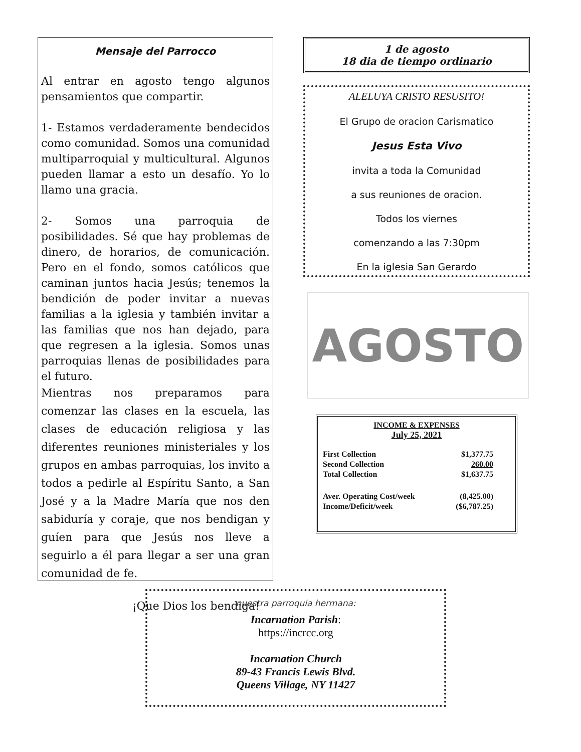Mensaje del Parrocco
Al entrar en agosto tengo algunos pensamientos que compartir.
1- Estamos verdaderamente bendecidos como comunidad. Somos una comunidad multiparroquial y multicultural. Algunos pueden llamar a esto un desafío. Yo lo llamo una gracia.
2- Somos una parroquia de posibilidades. Sé que hay problemas de dinero, de horarios, de comunicación. Pero en el fondo, somos católicos que caminan juntos hacia Jesús; tenemos la bendición de poder invitar a nuevas familias a la iglesia y también invitar a las familias que nos han dejado, para que regresen a la iglesia. Somos unas parroquias llenas de posibilidades para el futuro.
Mientras nos preparamos para comenzar las clases en la escuela, las clases de educación religiosa y las diferentes reuniones ministeriales y los grupos en ambas parroquias, los invito a todos a pedirle al Espíritu Santo, a San José y a la Madre María que nos den sabiduría y coraje, que nos bendigan y guíen para que Jesús nos lleve a seguirlo a él para llegar a ser una gran comunidad de fe.
¡Que Dios los bendiga!
1 de agosto
18 dia de tiempo ordinario
ALELUYA CRISTO RESUSITO!
El Grupo de oracion Carismatico
Jesus Esta Vivo
invita a toda la Comunidad
a sus reuniones de oracion.
Todos los viernes
comenzando a las 7:30pm
En la iglesia San Gerardo
AGOSTO
INCOME & EXPENSES
July 25, 2021
| First Collection | $1,377.75 |
| Second Collection | 260.00 |
| Total Collection | $1,637.75 |
| Aver. Operating Cost/week | (8,425.00) |
| Income/Deficit/week | ($6,787.25) |
nuestra parroquia hermana:
Incarnation Parish:
https://incrcc.org
Incarnation Church
89-43 Francis Lewis Blvd.
Queens Village, NY 11427